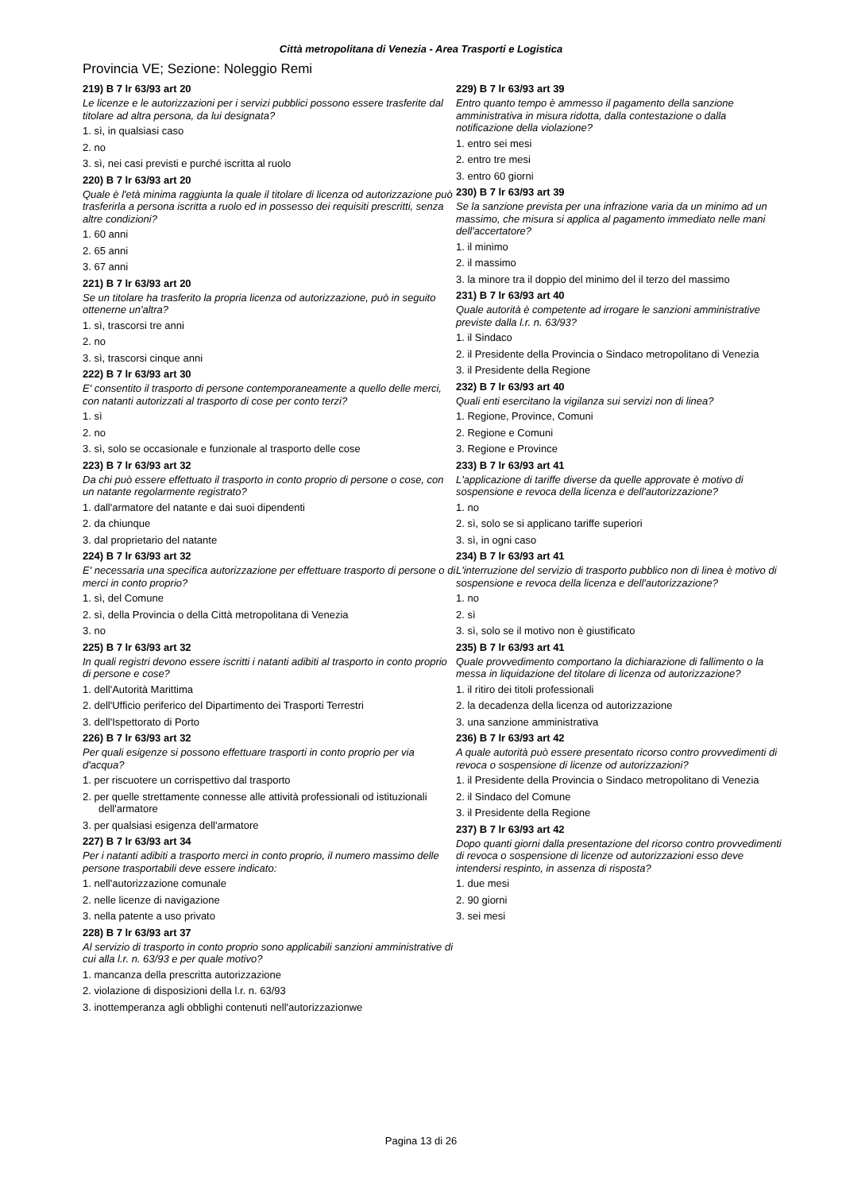Città metropolitana di Venezia - Area Trasporti e Logistica
Provincia VE; Sezione: Noleggio Remi
219) B 7 lr 63/93 art 20
Le licenze e le autorizzazioni per i servizi pubblici possono essere trasferite dal titolare ad altra persona, da lui designata?
1. sì, in qualsiasi caso
2. no
3. sì, nei casi previsti e purché iscritta al ruolo
220) B 7 lr 63/93 art 20
Quale è l'età minima raggiunta la quale il titolare di licenza od autorizzazione può trasferirla a persona iscritta a ruolo ed in possesso dei requisiti prescritti, senza altre condizioni?
1. 60 anni
2. 65 anni
3. 67 anni
221) B 7 lr 63/93 art 20
Se un titolare ha trasferito la propria licenza od autorizzazione, può in seguito ottenerne un'altra?
1. sì, trascorsi tre anni
2. no
3. sì, trascorsi cinque anni
222) B 7 lr 63/93 art 30
E' consentito il trasporto di persone contemporaneamente a quello delle merci, con natanti autorizzati al trasporto di cose per conto terzi?
1. sì
2. no
3. sì, solo se occasionale e funzionale al trasporto delle cose
223) B 7 lr 63/93 art 32
Da chi può essere effettuato il trasporto in conto proprio di persone o cose, con un natante regolarmente registrato?
1. dall'armatore del natante e dai suoi dipendenti
2. da chiunque
3. dal proprietario del natante
224) B 7 lr 63/93 art 32
E' necessaria una specifica autorizzazione per effettuare trasporto di persone o di merci in conto proprio?
1. sì, del Comune
2. sì, della Provincia o della Città metropolitana di Venezia
3. no
225) B 7 lr 63/93 art 32
In quali registri devono essere iscritti i natanti adibiti al trasporto in conto proprio di persone e cose?
1. dell'Autorità Marittima
2. dell'Ufficio periferico del Dipartimento dei Trasporti Terrestri
3. dell'Ispettorato di Porto
226) B 7 lr 63/93 art 32
Per quali esigenze si possono effettuare trasporti in conto proprio per via d'acqua?
1. per riscuotere un corrispettivo dal trasporto
2. per quelle strettamente connesse alle attività professionali od istituzionali dell'armatore
3. per qualsiasi esigenza dell'armatore
227) B 7 lr 63/93 art 34
Per i natanti adibiti a trasporto merci in conto proprio, il numero massimo delle persone trasportabili deve essere indicato:
1. nell'autorizzazione comunale
2. nelle licenze di navigazione
3. nella patente a uso privato
228) B 7 lr 63/93 art 37
Al servizio di trasporto in conto proprio sono applicabili sanzioni amministrative di cui alla l.r. n. 63/93 e per quale motivo?
1. mancanza della prescritta autorizzazione
2. violazione di disposizioni della l.r. n. 63/93
3. inottemperanza agli obblighi contenuti nell'autorizzazionwe
229) B 7 lr 63/93 art 39
Entro quanto tempo è ammesso il pagamento della sanzione amministrativa in misura ridotta, dalla contestazione o dalla notificazione della violazione?
1. entro sei mesi
2. entro tre mesi
3. entro 60 giorni
230) B 7 lr 63/93 art 39
Se la sanzione prevista per una infrazione varia da un minimo ad un massimo, che misura si applica al pagamento immediato nelle mani dell'accertatore?
1. il minimo
2. il massimo
3. la minore tra il doppio del minimo del il terzo del massimo
231) B 7 lr 63/93 art 40
Quale autorità è competente ad irrogare le sanzioni amministrative previste dalla l.r. n. 63/93?
1. il Sindaco
2. il Presidente della Provincia o Sindaco metropolitano di Venezia
3. il Presidente della Regione
232) B 7 lr 63/93 art 40
Quali enti esercitano la vigilanza sui servizi non di linea?
1. Regione, Province, Comuni
2. Regione e Comuni
3. Regione e Province
233) B 7 lr 63/93 art 41
L'applicazione di tariffe diverse da quelle approvate è motivo di sospensione e revoca della licenza e dell'autorizzazione?
1. no
2. sì, solo se si applicano tariffe superiori
3. sì, in ogni caso
234) B 7 lr 63/93 art 41
L'interruzione del servizio di trasporto pubblico non di linea è motivo di sospensione e revoca della licenza e dell'autorizzazione?
1. no
2. sì
3. sì, solo se il motivo non è giustificato
235) B 7 lr 63/93 art 41
Quale provvedimento comportano la dichiarazione di fallimento o la messa in liquidazione del titolare di licenza od autorizzazione?
1. il ritiro dei titoli professionali
2. la decadenza della licenza od autorizzazione
3. una sanzione amministrativa
236) B 7 lr 63/93 art 42
A quale autorità può essere presentato ricorso contro provvedimenti di revoca o sospensione di licenze od autorizzazioni?
1. il Presidente della Provincia o Sindaco metropolitano di Venezia
2. il Sindaco del Comune
3. il Presidente della Regione
237) B 7 lr 63/93 art 42
Dopo quanti giorni dalla presentazione del ricorso contro provvedimenti di revoca o sospensione di licenze od autorizzazioni esso deve intendersi respinto, in assenza di risposta?
1. due mesi
2. 90 giorni
3. sei mesi
Pagina 13 di 26